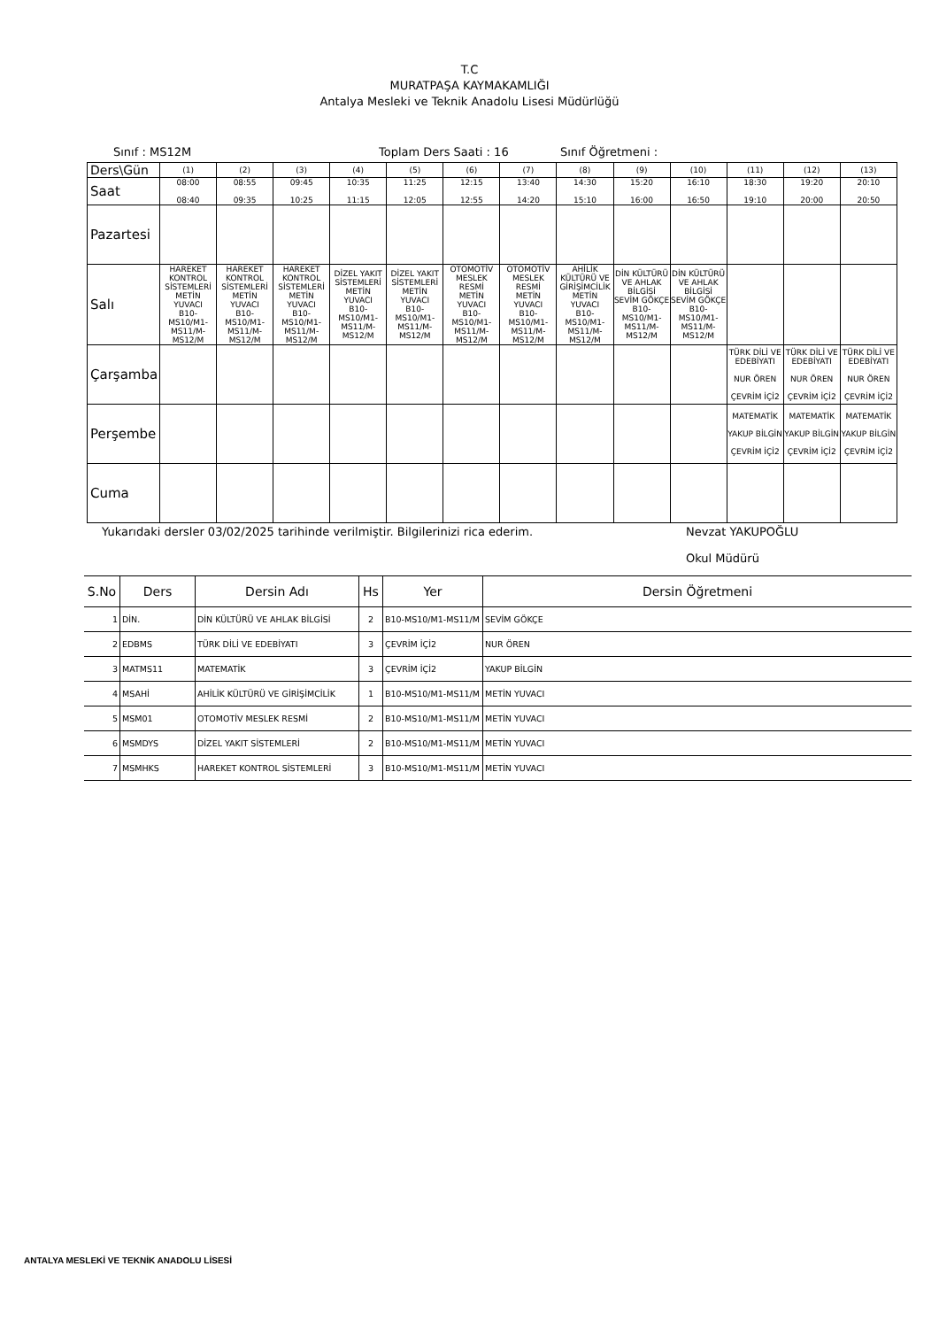T.C
MURATPAŞA KAYMAKAMLIĞI
Antalya Mesleki ve Teknik Anadolu Lisesi Müdürlüğü
Sınıf : MS12M Toplam Ders Saati : 16 Sınıf Öğretmeni :
| Ders\Gün | (1) | (2) | (3) | (4) | (5) | (6) | (7) | (8) | (9) | (10) | (11) | (12) | (13) |
| Saat | 08:00 08:40 | 08:55 09:35 | 09:45 10:25 | 10:35 11:15 | 11:25 12:05 | 12:15 12:55 | 13:40 14:20 | 14:30 15:10 | 15:20 16:00 | 16:10 16:50 | 18:30 19:10 | 19:20 20:00 | 20:10 20:50 |
| Pazartesi | | | | | | | | | | | | | |
| Salı | HAREKET KONTROL SİSTEMLERİ METİN YUVACI B10-MS10/M1-MS11/M-MS12/M | HAREKET KONTROL SİSTEMLERİ METİN YUVACI B10-MS10/M1-MS11/M-MS12/M | HAREKET KONTROL SİSTEMLERİ METİN YUVACI B10-MS10/M1-MS11/M-MS12/M | DİZEL YAKIT SİSTEMLERİ METİN YUVACI B10-MS10/M1-MS11/M-MS12/M | DİZEL YAKIT SİSTEMLERİ METİN YUVACI B10-MS10/M1-MS11/M-MS12/M | OTOMOTİV MESLEK RESMİ METİN YUVACI B10-MS10/M1-MS11/M-MS12/M | OTOMOTİV MESLEK RESMİ METİN YUVACI B10-MS10/M1-MS11/M-MS12/M | AHİLİK KÜLTÜRÜ VE GİRİŞİMCİLİK METİN YUVACI B10-MS10/M1-MS11/M-MS12/M | DİN KÜLTÜRÜ VE AHLAK BİLGİSİ SEVİM GÖKÇE B10-MS10/M1-MS11/M-MS12/M | DİN KÜLTÜRÜ VE AHLAK BİLGİSİ SEVİM GÖKÇE B10-MS10/M1-MS11/M-MS12/M | | | |
| Çarşamba | | | | | | | | | | | TÜRK DİLİ VE EDEBİYATI NUR ÖREN ÇEVRİM İÇİ2 | TÜRK DİLİ VE EDEBİYATI NUR ÖREN ÇEVRİM İÇİ2 | TÜRK DİLİ VE EDEBİYATI NUR ÖREN ÇEVRİM İÇİ2 |
| Perşembe | | | | | | | | | | | MATEMATİK YAKUP BİLGİN ÇEVRİM İÇİ2 | MATEMATİK YAKUP BİLGİN ÇEVRİM İÇİ2 | MATEMATİK YAKUP BİLGİN ÇEVRİM İÇİ2 |
| Cuma | | | | | | | | | | | | | |
Yukarıdaki dersler 03/02/2025 tarihinde verilmiştir. Bilgilerinizi rica ederim. Nevzat YAKUPOĞLU
Okul Müdürü
| S.No | Ders | Dersin Adı | Hs | Yer | Dersin Öğretmeni |
| --- | --- | --- | --- | --- | --- |
| 1 | DİN. | DİN KÜLTÜRÜ VE AHLAK BİLGİSİ | 2 | B10-MS10/M1-MS11/M | SEVİM GÖKÇE |
| 2 | EDBMS | TÜRK DİLİ VE EDEBİYATI | 3 | ÇEVRİM İÇİ2 | NUR ÖREN |
| 3 | MATMS11 | MATEMATİK | 3 | ÇEVRİM İÇİ2 | YAKUP BİLGİN |
| 4 | MSAHİ | AHİLİK KÜLTÜRÜ VE GİRİŞİMCİLİK | 1 | B10-MS10/M1-MS11/M | METİN YUVACI |
| 5 | MSM01 | OTOMOTİV MESLEK RESMİ | 2 | B10-MS10/M1-MS11/M | METİN YUVACI |
| 6 | MSMDYS | DİZEL YAKIT SİSTEMLERİ | 2 | B10-MS10/M1-MS11/M | METİN YUVACI |
| 7 | MSMHKS | HAREKET KONTROL SİSTEMLERİ | 3 | B10-MS10/M1-MS11/M | METİN YUVACI |
ANTALYA MESLEKİ VE TEKNİK ANADOLU LİSESİ